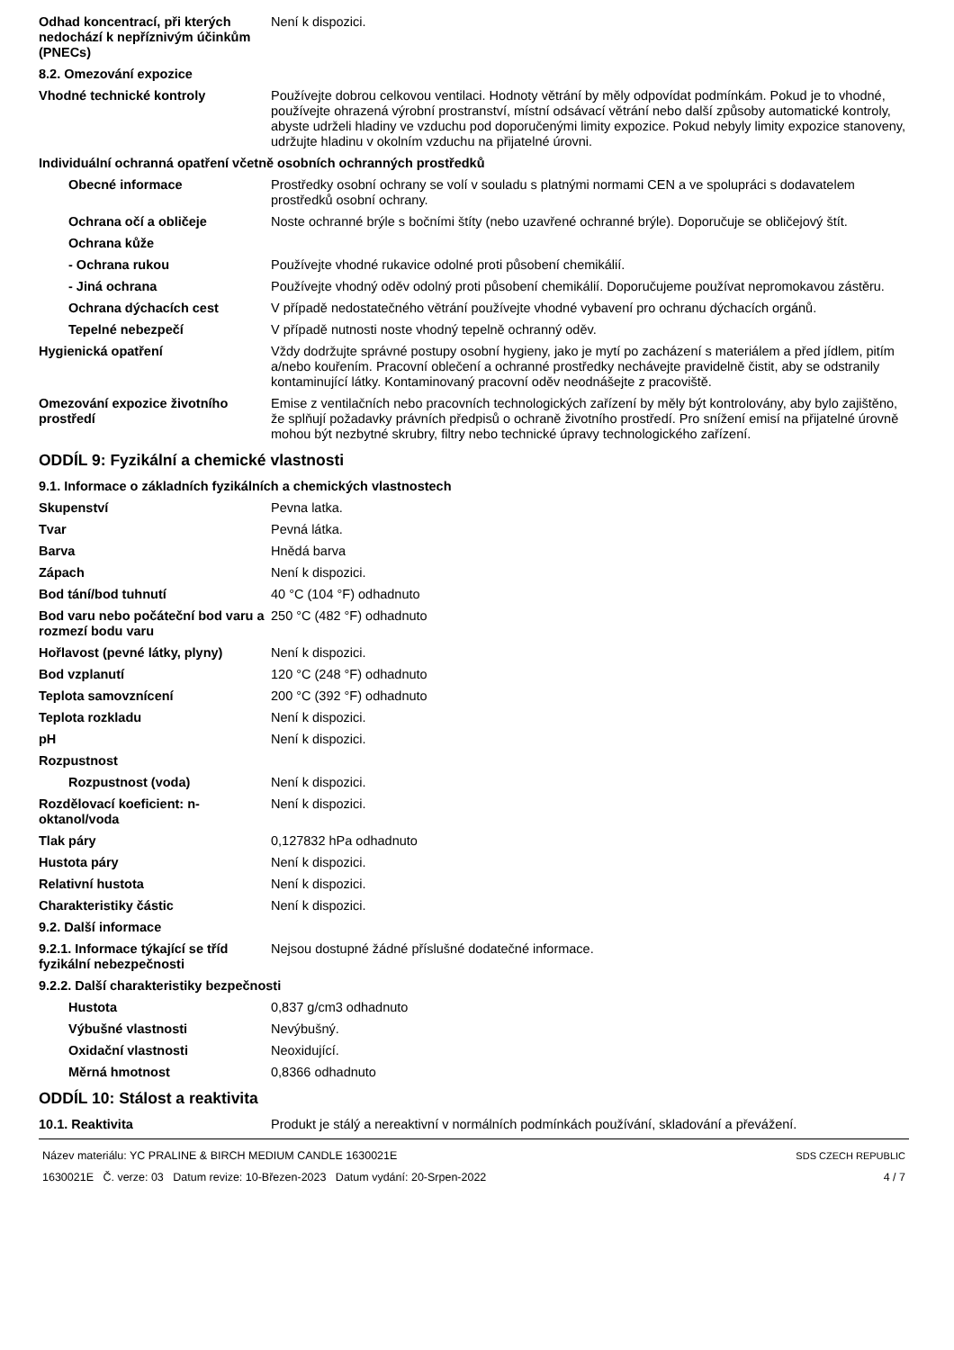Odhad koncentrací, při kterých nedochází k nepříznivým účinkům (PNECs)
Není k dispozici.
8.2. Omezování expozice
Vhodné technické kontroly Používejte dobrou celkovou ventilaci. Hodnoty větrání by měly odpovídat podmínkám. Pokud je to vhodné, používejte ohrazená výrobní prostranství, místní odsávací větrání nebo další způsoby automatické kontroly, abyste udrželi hladiny ve vzduchu pod doporučenými limity expozice. Pokud nebyly limity expozice stanoveny, udržujte hladinu v okolním vzduchu na přijatelné úrovni.
Individuální ochranná opatření včetně osobních ochranných prostředků
Obecné informace Prostředky osobní ochrany se volí v souladu s platnými normami CEN a ve spolupráci s dodavatelem prostředků osobní ochrany.
Ochrana očí a obličeje Noste ochranné brýle s bočními štíty (nebo uzavřené ochranné brýle). Doporučuje se obličejový štít.
Ochrana kůže
- Ochrana rukou Používejte vhodné rukavice odolné proti působení chemikálií.
- Jiná ochrana Používejte vhodný oděv odolný proti působení chemikálií. Doporučujeme používat nepromokavou zástěru.
Ochrana dýchacích cest V případě nedostatečného větrání používejte vhodné vybavení pro ochranu dýchacích orgánů.
Tepelné nebezpečí V případě nutnosti noste vhodný tepelně ochranný oděv.
Hygienická opatření Vždy dodržujte správné postupy osobní hygieny, jako je mytí po zacházení s materiálem a před jídlem, pitím a/nebo kouřením. Pracovní oblečení a ochranné prostředky nechávejte pravidelně čistit, aby se odstranily kontaminující látky. Kontaminovaný pracovní oděv neodnášejte z pracoviště.
Omezování expozice životního prostředí
Emise z ventilačních nebo pracovních technologických zařízení by měly být kontrolovány, aby bylo zajištěno, že splňují požadavky právních předpisů o ochraně životního prostředí. Pro snížení emisí na přijatelné úrovně mohou být nezbytné skrubry, filtry nebo technické úpravy technologického zařízení.
ODDÍL 9: Fyzikální a chemické vlastnosti
9.1. Informace o základních fyzikálních a chemických vlastnostech
Skupenství Pevna latka.
Tvar Pevná látka.
Barva Hnědá barva
Zápach Není k dispozici.
Bod tání/bod tuhnutí 40 °C (104 °F) odhadnuto
Bod varu nebo počáteční bod varu a rozmezí bodu varu
250 °C (482 °F) odhadnuto
Hořlavost (pevné látky, plyny)
Není k dispozici.
Bod vzplanutí 120 °C (248 °F) odhadnuto
Teplota samovznícení 200 °C (392 °F) odhadnuto
Teplota rozkladu Není k dispozici.
pH Není k dispozici.
Rozpustnost
Rozpustnost (voda) Není k dispozici.
Rozdělovací koeficient: n-oktanol/voda
Není k dispozici.
Tlak páry 0,127832 hPa odhadnuto
Hustota páry Není k dispozici.
Relativní hustota Není k dispozici.
Charakteristiky částic Není k dispozici.
9.2. Další informace
9.2.1. Informace týkající se tříd fyzikální nebezpečnosti
Nejsou dostupné žádné příslušné dodatečné informace.
9.2.2. Další charakteristiky bezpečnosti
Hustota 0,837 g/cm3 odhadnuto
Výbušné vlastnosti Nevýbušný.
Oxidační vlastnosti Neoxidující.
Měrná hmotnost 0,8366 odhadnuto
ODDÍL 10: Stálost a reaktivita
10.1. Reaktivita Produkt je stálý a nereaktivní v normálních podmínkách používání, skladování a převážení.
Název materiálu: YC PRALINE & BIRCH MEDIUM CANDLE 1630021E
1630021E Č. verze: 03 Datum revize: 10-Březen-2023 Datum vydání: 20-Srpen-2022
SDS CZECH REPUBLIC
4 / 7